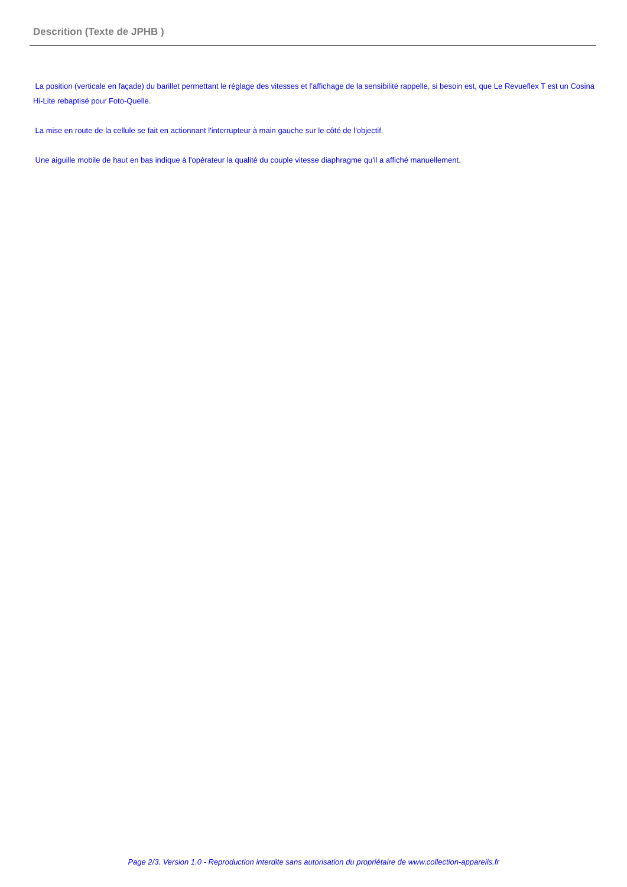Descrition (Texte de JPHB )
La position (verticale en façade) du barillet permettant le réglage des vitesses et l'affichage de la sensibilité rappelle, si besoin est, que Le Revueflex T est un Cosina Hi-Lite rebaptisé pour Foto-Quelle.
La mise en route de la cellule se fait en actionnant l'interrupteur à main gauche sur le côté de l'objectif.
Une aiguille mobile de haut en bas indique à l'opérateur la qualité du couple vitesse diaphragme qu'il a affiché manuellement.
Page 2/3. Version 1.0 - Reproduction interdite sans autorisation du propriétaire de www.collection-appareils.fr